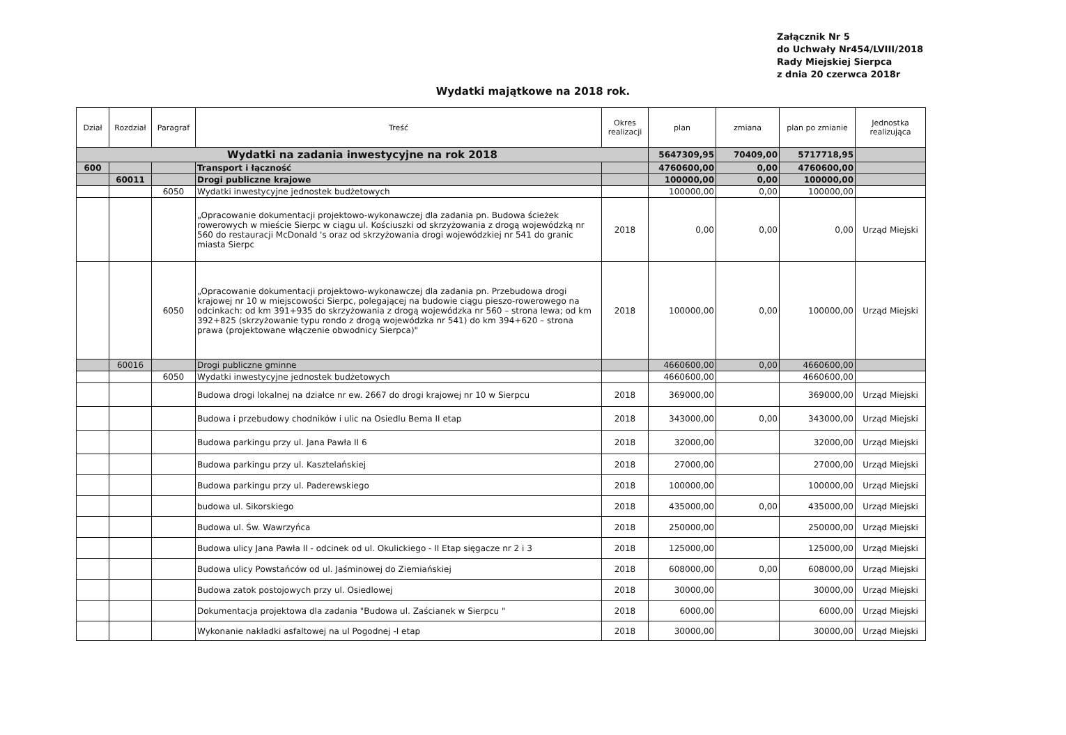Załącznik Nr 5
do Uchwały Nr454/LVIII/2018
Rady Miejskiej Sierpca
z dnia 20 czerwca 2018r
Wydatki majątkowe na 2018 rok.
| Dział | Rozdział | Paragraf | Treść | Okres realizacji | plan | zmiana | plan po zmianie | Jednostka realizująca |
| --- | --- | --- | --- | --- | --- | --- | --- | --- |
| Wydatki na zadania inwestycyjne na rok 2018 | | | | | 5647309,95 | 70409,00 | 5717718,95 | |
| 600 | | | Transport i łączność | | 4760600,00 | 0,00 | 4760600,00 | |
| | 60011 | | Drogi publiczne krajowe | | 100000,00 | 0,00 | 100000,00 | |
| | | 6050 | Wydatki inwestycyjne jednostek budżetowych | | 100000,00 | 0,00 | 100000,00 | |
| | | | „Opracowanie dokumentacji projektowo-wykonawczej dla zadania pn. Budowa ścieżek rowerowych w mieście Sierpc w ciągu ul. Kościuszki od skrzyżowania z drogą wojewódzką nr 560 do restauracji McDonald 's oraz od skrzyżowania drogi wojewódzkiej nr 541 do granic miasta Sierpc | 2018 | 0,00 | 0,00 | 0,00 | Urząd Miejski |
| | | 6050 | „Opracowanie dokumentacji projektowo-wykonawczej dla zadania pn. Przebudowa drogi krajowej nr 10 w miejscowości Sierpc, polegającej na budowie ciągu pieszo-rowerowego na odcinkach: od km 391+935 do skrzyżowania z drogą wojewódzka nr 560 – strona lewa; od km 392+825 (skrzyżowanie typu rondo z drogą wojewódzka nr 541) do km 394+620 – strona prawa (projektowane włączenie obwodnicy Sierpca)" | 2018 | 100000,00 | 0,00 | 100000,00 | Urząd Miejski |
| | 60016 | | Drogi publiczne gminne | | 4660600,00 | 0,00 | 4660600,00 | |
| | | 6050 | Wydatki inwestycyjne jednostek budżetowych | | 4660600,00 | | 4660600,00 | |
| | | | Budowa drogi lokalnej na działce nr ew. 2667 do drogi krajowej nr 10 w Sierpcu | 2018 | 369000,00 | | 369000,00 | Urząd Miejski |
| | | | Budowa i przebudowy chodników i ulic na Osiedlu Bema II etap | 2018 | 343000,00 | 0,00 | 343000,00 | Urząd Miejski |
| | | | Budowa parkingu przy ul. Jana Pawła II 6 | 2018 | 32000,00 | | 32000,00 | Urząd Miejski |
| | | | Budowa parkingu przy ul. Kasztelańskiej | 2018 | 27000,00 | | 27000,00 | Urząd Miejski |
| | | | Budowa parkingu przy ul. Paderewskiego | 2018 | 100000,00 | | 100000,00 | Urząd Miejski |
| | | | budowa ul. Sikorskiego | 2018 | 435000,00 | 0,00 | 435000,00 | Urząd Miejski |
| | | | Budowa ul. Św. Wawrzyńca | 2018 | 250000,00 | | 250000,00 | Urząd Miejski |
| | | | Budowa ulicy Jana Pawła II - odcinek od ul. Okulickiego - II Etap sięgacze nr 2 i 3 | 2018 | 125000,00 | | 125000,00 | Urząd Miejski |
| | | | Budowa ulicy Powstańców od ul. Jaśminowej do Ziemiańskiej | 2018 | 608000,00 | 0,00 | 608000,00 | Urząd Miejski |
| | | | Budowa zatok postojowych przy ul. Osiedlowej | 2018 | 30000,00 | | 30000,00 | Urząd Miejski |
| | | | Dokumentacja projektowa dla zadania "Budowa ul. Zaścianek w Sierpcu " | 2018 | 6000,00 | | 6000,00 | Urząd Miejski |
| | | | Wykonanie nakładki asfaltowej na ul Pogodnej -I etap | 2018 | 30000,00 | | 30000,00 | Urząd Miejski |